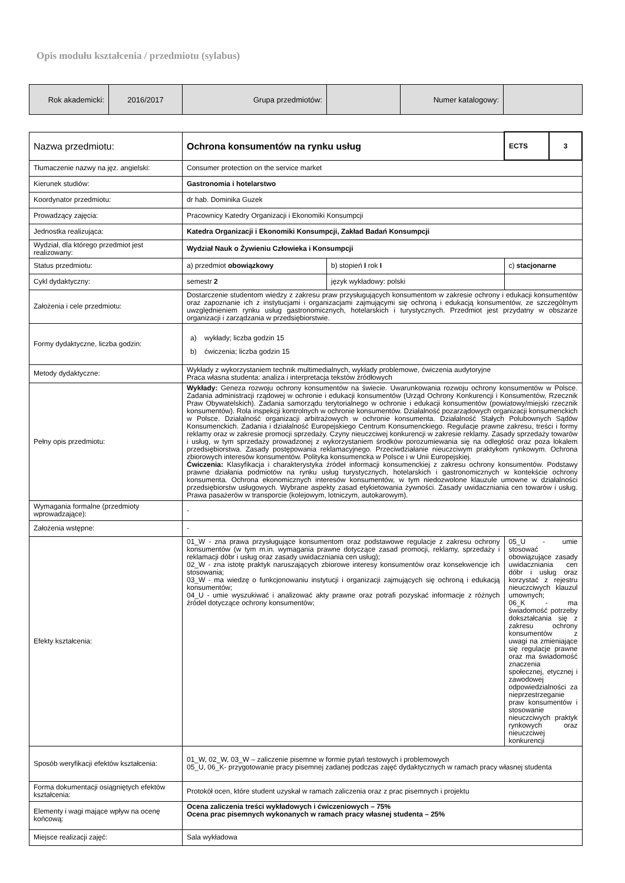Opis modułu kształcenia / przedmiotu (sylabus)
| Rok akademicki: | 2016/2017 | Grupa przedmiotów: | | Numer katalogowy: | |
| Nazwa przedmiotu: | Ochrona konsumentów na rynku usług | | ECTS | 3 |
| Tłumaczenie nazwy na jęz. angielski: | Consumer protection on the service market | | | |
| Kierunek studiów: | Gastronomia i hotelarstwo | | | |
| Koordynator przedmiotu: | dr hab. Dominika Guzek | | | |
| Prowadzący zajęcia: | Pracownicy Katedry Organizacji i Ekonomiki Konsumpcji | | | |
| Jednostka realizująca: | Katedra Organizacji i Ekonomiki Konsumpcji, Zakład Badań Konsumpcji | | | |
| Wydział, dla którego przedmiot jest realizowany: | Wydział Nauk o Żywieniu Człowieka i Konsumpcji | | | |
| Status przedmiotu: | a) przedmiot obowiązkowy | b) stopień I rok I | c) stacjonarne | |
| Cykl dydaktyczny: | semestr 2 | język wykładowy: polski | | |
| Założenia i cele przedmiotu: | Dostarczenie studentom wiedzy z zakresu praw przysługujących konsumentom w zakresie ochrony i edukacji konsumentów oraz zapoznanie ich z instytucjami i organizacjami zajmującymi się ochroną i edukacją konsumentów, ze szczególnym uwzględnieniem rynku usług gastronomicznych, hotelarskich i turystycznych. Przedmiot jest przydatny w obszarze organizacji i zarządzania w przedsiębiorstwie. | | | |
| Formy dydaktyczne, liczba godzin: | a) wykłady; liczba godzin 15 b) ćwiczenia; liczba godzin 15 | | | |
| Metody dydaktyczne: | Wykłady z wykorzystaniem technik multimedialnych, wykłady problemowe, ćwiczenia audytoryjne Praca własna studenta: analiza i interpretacja tekstów źródłowych | | | |
| Pełny opis przedmiotu: | Wykłady: Geneza rozwoju ochrony konsumentów na świecie. Uwarunkowania rozwoju ochrony konsumentów w Polsce. Zadania administracji rządowej w ochronie i edukacji konsumentów (Urząd Ochrony Konkurencji i Konsumentów, Rzecznik Praw Obywatelskich). Zadania samorządu terytorialnego w ochronie i edukacji konsumentów (powiatowy/miejski rzecznik konsumentów). Rola inspekcji kontrolnych w ochronie konsumentów. Działalność pozarządowych organizacji konsumenckich w Polsce. Działalność organizacji arbitrażowych w ochronie konsumenta. Działalność Stałych Polubownych Sądów Konsumenckich. Zadania i działalność Europejskiego Centrum Konsumenckiego. Regulacje prawne zakresu, treści i formy reklamy oraz w zakresie promocji sprzedaży. Czyny nieuczciwej konkurencji w zakresie reklamy. Zasady sprzedaży towarów i usług, w tym sprzedaży prowadzonej z wykorzystaniem środków porozumiewania się na odległość oraz poza lokalem przedsiębiorstwa. Zasady postępowania reklamacyjnego. Przeciwdziałanie nieuczciwym praktykom rynkowym. Ochrona zbiorowych interesów konsumentów. Polityka konsumencka w Polsce i w Unii Europejskiej. Ćwiczenia: Klasyfikacja i charakterystyka źródeł informacji konsumenckiej z zakresu ochrony konsumentów. Podstawy prawne działania podmiotów na rynku usług turystycznych, hotelarskich i gastronomicznych w kontekście ochrony konsumenta. Ochrona ekonomicznych interesów konsumentów, w tym niedozwolone klauzule umowne w działalności przedsiębiorstw usługowych. Wybrane aspekty zasad etykietowania żywności. Zasady uwidaczniania cen towarów i usług. Prawa pasażerów w transporcie (kolejowym, lotniczym, autokarowym). | | | |
| Wymagania formalne (przedmioty wprowadzające): | - | | | |
| Założenia wstępne: | - | | | |
| Efekty kształcenia: | 01_W - zna prawa przysługujące konsumentom oraz podstawowe regulacje z zakresu ochrony konsumentów (w tym m.in. wymagania prawne dotyczące zasad promocji, reklamy, sprzedaży i reklamacji dóbr i usług oraz zasady uwidaczniania cen usług); 02_W - zna istotę praktyk naruszających zbiorowe interesy konsumentów oraz konsekwencje ich stosowania; 03_W - ma wiedzę o funkcjonowaniu instytucji i organizacji zajmujących się ochroną i edukacją konsumentów; 04_U - umie wyszukiwać i analizować akty prawne oraz potrafi pozyskać informacje z różnych źródeł dotyczące ochrony konsumentów; | | 05_U - umie stosować obowiązujące zasady uwidaczniania cen dóbr i usług oraz korzystać z rejestru nieuczciwych klauzul umownych; 06_K - ma świadomość potrzeby dokształcania się z zakresu ochrony konsumentów z uwagi na zmieniające się regulacje prawne oraz ma świadomość znaczenia społecznej, etycznej i zawodowej odpowiedzialności za nieprzestrzeganie praw konsumentów i stosowanie nieuczciwych praktyk rynkowych oraz nieuczciwej konkurencji | |
| Sposób weryfikacji efektów kształcenia: | 01_W, 02_W, 03_W – zaliczenie pisemne w formie pytań testowych i problemowych 05_U, 06_K- przygotowanie pracy pisemnej zadanej podczas zajęć dydaktycznych w ramach pracy własnej studenta | | | |
| Forma dokumentacji osiągniętych efektów kształcenia: | Protokół ocen, które student uzyskał w ramach zaliczenia oraz z prac pisemnych i projektu | | | |
| Elementy i wagi mające wpływ na ocenę końcową: | Ocena zaliczenia treści wykładowych i ćwiczeniowych – 75% Ocena prac pisemnych wykonanych w ramach pracy własnej studenta – 25% | | | |
| Miejsce realizacji zajęć: | Sala wykładowa | | | |